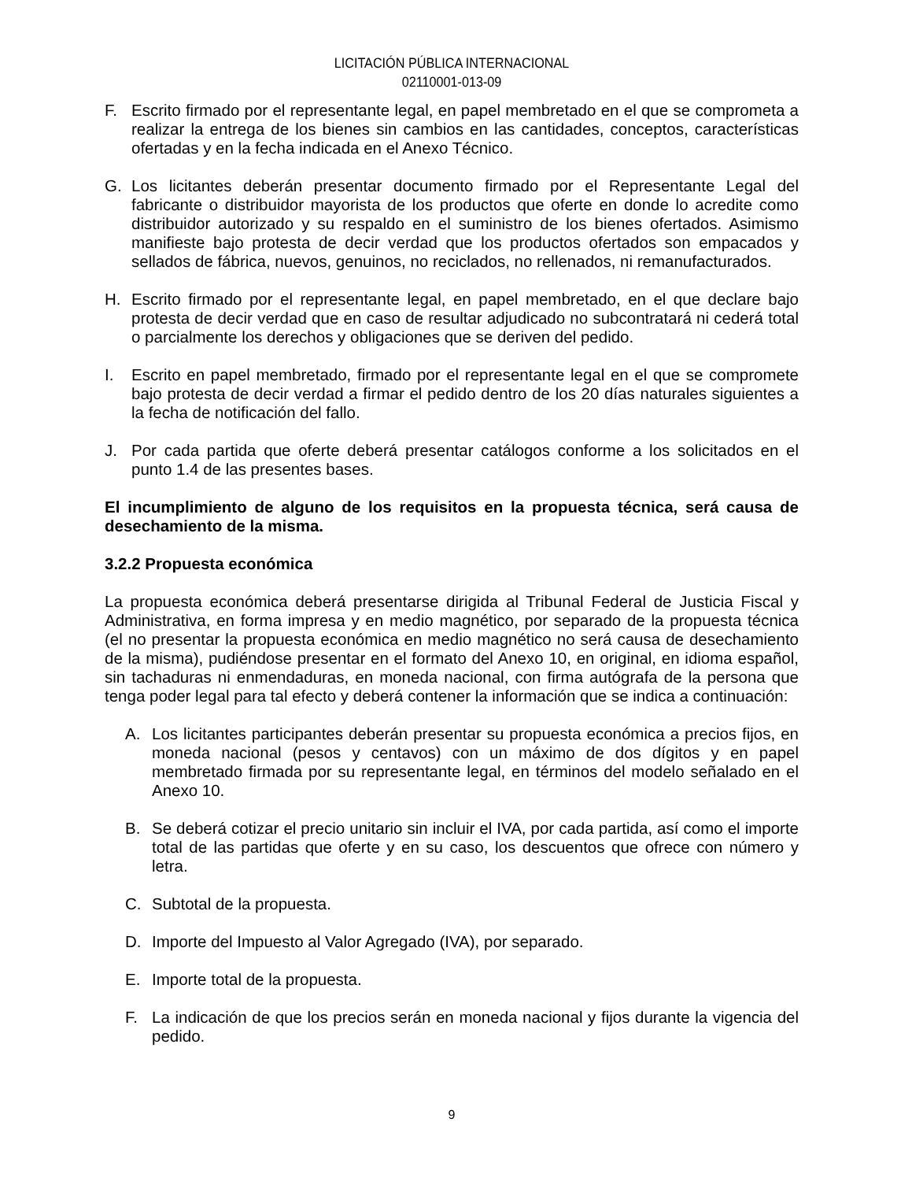LICITACIÓN PÚBLICA INTERNACIONAL
02110001-013-09
F. Escrito firmado por el representante legal, en papel membretado en el que se comprometa a realizar la entrega de los bienes sin cambios en las cantidades, conceptos, características ofertadas y en la fecha indicada en el Anexo Técnico.
G. Los licitantes deberán presentar documento firmado por el Representante Legal del fabricante o distribuidor mayorista de los productos que oferte en donde lo acredite como distribuidor autorizado y su respaldo en el suministro de los bienes ofertados. Asimismo manifieste bajo protesta de decir verdad que los productos ofertados son empacados y sellados de fábrica, nuevos, genuinos, no reciclados, no rellenados, ni remanufacturados.
H. Escrito firmado por el representante legal, en papel membretado, en el que declare bajo protesta de decir verdad que en caso de resultar adjudicado no subcontratará ni cederá total o parcialmente los derechos y obligaciones que se deriven del pedido.
I. Escrito en papel membretado, firmado por el representante legal en el que se compromete bajo protesta de decir verdad a firmar el pedido dentro de los 20 días naturales siguientes a la fecha de notificación del fallo.
J. Por cada partida que oferte deberá presentar catálogos conforme a los solicitados en el punto 1.4 de las presentes bases.
El incumplimiento de alguno de los requisitos en la propuesta técnica, será causa de desechamiento de la misma.
3.2.2 Propuesta económica
La propuesta económica deberá presentarse dirigida al Tribunal Federal de Justicia Fiscal y Administrativa, en forma impresa y en medio magnético, por separado de la propuesta técnica (el no presentar la propuesta económica en medio magnético no será causa de desechamiento de la misma), pudiéndose presentar en el formato del Anexo 10, en original, en idioma español, sin tachaduras ni enmendaduras, en moneda nacional, con firma autógrafa de la persona que tenga poder legal para tal efecto y deberá contener la información que se indica a continuación:
A. Los licitantes participantes deberán presentar su propuesta económica a precios fijos, en moneda nacional (pesos y centavos) con un máximo de dos dígitos y en papel membretado firmada por su representante legal, en términos del modelo señalado en el Anexo 10.
B. Se deberá cotizar el precio unitario sin incluir el IVA, por cada partida, así como el importe total de las partidas que oferte y en su caso, los descuentos que ofrece con número y letra.
C. Subtotal de la propuesta.
D. Importe del Impuesto al Valor Agregado (IVA), por separado.
E. Importe total de la propuesta.
F. La indicación de que los precios serán en moneda nacional y fijos durante la vigencia del pedido.
9